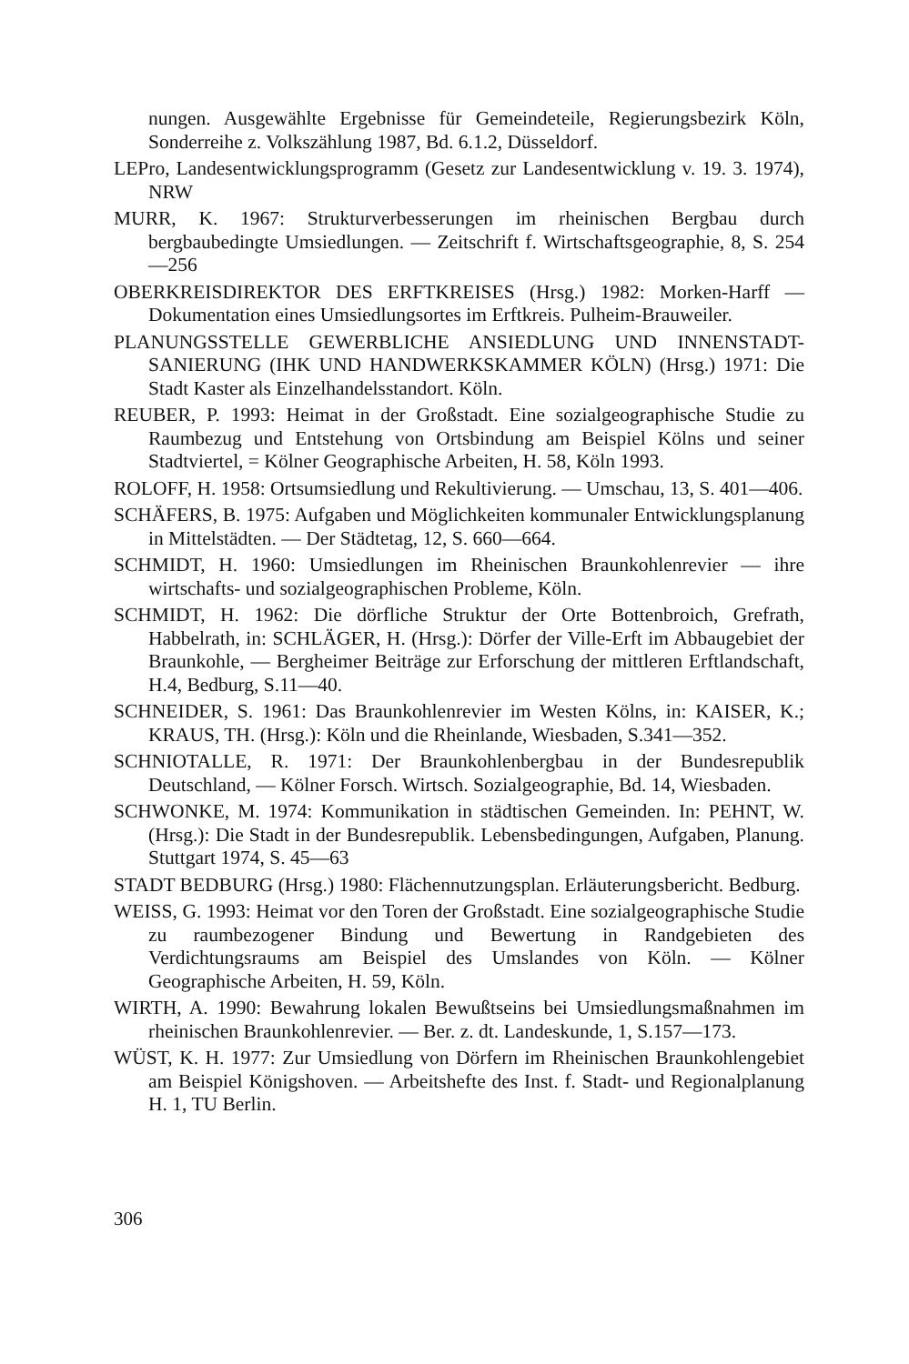nungen. Ausgewählte Ergebnisse für Gemeindeteile, Regierungsbezirk Köln, Sonderreihe z. Volkszählung 1987, Bd. 6.1.2, Düsseldorf.
LEPro, Landesentwicklungsprogramm (Gesetz zur Landesentwicklung v. 19. 3. 1974), NRW
MURR, K. 1967: Strukturverbesserungen im rheinischen Bergbau durch bergbaubedingte Umsiedlungen. — Zeitschrift f. Wirtschaftsgeographie, 8, S. 254—256
OBERKREISDIREKTOR DES ERFTKREISES (Hrsg.) 1982: Morken-Harff — Dokumentation eines Umsiedlungsortes im Erftkreis. Pulheim-Brauweiler.
PLANUNGSSTELLE GEWERBLICHE ANSIEDLUNG UND INNENSTADT-SANIERUNG (IHK UND HANDWERKSKAMMER KÖLN) (Hrsg.) 1971: Die Stadt Kaster als Einzelhandelsstandort. Köln.
REUBER, P. 1993: Heimat in der Großstadt. Eine sozialgeographische Studie zu Raumbezug und Entstehung von Ortsbindung am Beispiel Kölns und seiner Stadtviertel, = Kölner Geographische Arbeiten, H. 58, Köln 1993.
ROLOFF, H. 1958: Ortsumsiedlung und Rekultivierung. — Umschau, 13, S. 401—406.
SCHÄFERS, B. 1975: Aufgaben und Möglichkeiten kommunaler Entwicklungsplanung in Mittelstädten. — Der Städtetag, 12, S. 660—664.
SCHMIDT, H. 1960: Umsiedlungen im Rheinischen Braunkohlenrevier — ihre wirtschafts- und sozialgeographischen Probleme, Köln.
SCHMIDT, H. 1962: Die dörfliche Struktur der Orte Bottenbroich, Grefrath, Habbelrath, in: SCHLÄGER, H. (Hrsg.): Dörfer der Ville-Erft im Abbaugebiet der Braunkohle, — Bergheimer Beiträge zur Erforschung der mittleren Erftlandschaft, H.4, Bedburg, S.11—40.
SCHNEIDER, S. 1961: Das Braunkohlenrevier im Westen Kölns, in: KAISER, K.; KRAUS, TH. (Hrsg.): Köln und die Rheinlande, Wiesbaden, S.341—352.
SCHNIOTALLE, R. 1971: Der Braunkohlenbergbau in der Bundesrepublik Deutschland, — Kölner Forsch. Wirtsch. Sozialgeographie, Bd. 14, Wiesbaden.
SCHWONKE, M. 1974: Kommunikation in städtischen Gemeinden. In: PEHNT, W. (Hrsg.): Die Stadt in der Bundesrepublik. Lebensbedingungen, Aufgaben, Planung. Stuttgart 1974, S. 45—63
STADT BEDBURG (Hrsg.) 1980: Flächennutzungsplan. Erläuterungsbericht. Bedburg.
WEISS, G. 1993: Heimat vor den Toren der Großstadt. Eine sozialgeographische Studie zu raumbezogener Bindung und Bewertung in Randgebieten des Verdichtungsraums am Beispiel des Umslandes von Köln. — Kölner Geographische Arbeiten, H. 59, Köln.
WIRTH, A. 1990: Bewahrung lokalen Bewußtseins bei Umsiedlungsmaßnahmen im rheinischen Braunkohlenrevier. — Ber. z. dt. Landeskunde, 1, S.157—173.
WÜST, K. H. 1977: Zur Umsiedlung von Dörfern im Rheinischen Braunkohlengebiet am Beispiel Königshoven. — Arbeitshefte des Inst. f. Stadt- und Regionalplanung H. 1, TU Berlin.
306